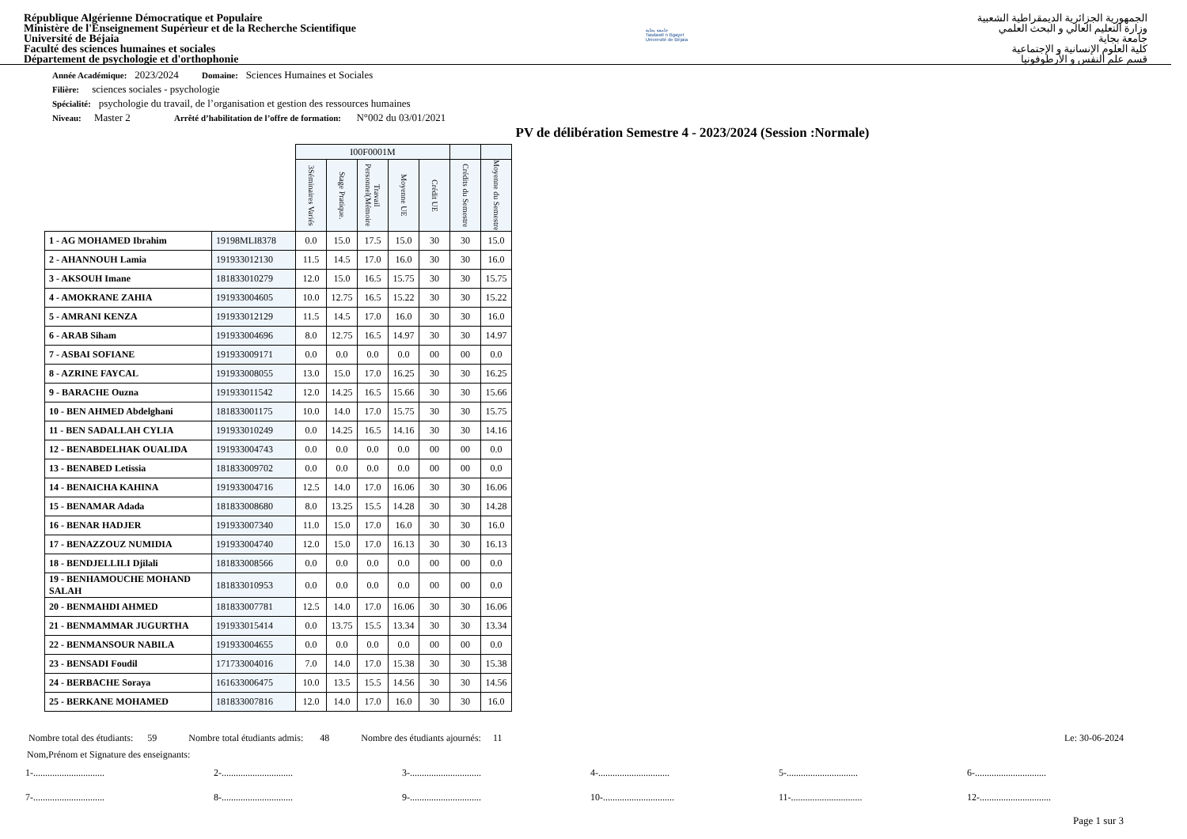République Algérienne Démocratique et Populaire
Ministère de l'Enseignement Supérieur et de la Recherche Scientifique
Université de Béjaia
Faculté des sciences humaines et sociales
Département de psychologie et d'orthophonie
جامعة بجاية
Tasdawit n Bgayet
Université de Béjaia
الجمهورية الجزائرية الديمقراطية الشعبية
وزارة التعليم العالي و البحث العلمي
جامعة بجاية
كلية العلوم الإنسانية و الإجتماعية
قسم علم النفس و الأرطوفونيا
Année Académique: 2023/2024 Domaine: Sciences Humaines et Sociales
Filière: sciences sociales - psychologie
Spécialité: psychologie du travail, de l’organisation et gestion des ressources humaines
Niveau: Master 2 Arrêté d’habilitation de l’offre de formation: N°002 du 03/01/2021
PV de délibération Semestre 4 - 2023/2024 (Session :Normale)
| | | I00F0001M | | | | | | |
| --- | --- | --- | --- | --- | --- | --- | --- | --- |
| | | 3Séminaires Variés | Stage Pratique. | Travail Personnel(Mémoire | Moyenne UE | Crédit UE | Crédits du Semestre | Moyenne du Semestre |
| 1 - AG MOHAMED Ibrahim | 19198MLI8378 | 0.0 | 15.0 | 17.5 | 15.0 | 30 | 30 | 15.0 |
| 2 - AHANNOUH Lamia | 191933012130 | 11.5 | 14.5 | 17.0 | 16.0 | 30 | 30 | 16.0 |
| 3 - AKSOUH Imane | 181833010279 | 12.0 | 15.0 | 16.5 | 15.75 | 30 | 30 | 15.75 |
| 4 - AMOKRANE ZAHIA | 191933004605 | 10.0 | 12.75 | 16.5 | 15.22 | 30 | 30 | 15.22 |
| 5 - AMRANI KENZA | 191933012129 | 11.5 | 14.5 | 17.0 | 16.0 | 30 | 30 | 16.0 |
| 6 - ARAB Siham | 191933004696 | 8.0 | 12.75 | 16.5 | 14.97 | 30 | 30 | 14.97 |
| 7 - ASBAI SOFIANE | 191933009171 | 0.0 | 0.0 | 0.0 | 0.0 | 00 | 00 | 0.0 |
| 8 - AZRINE FAYCAL | 191933008055 | 13.0 | 15.0 | 17.0 | 16.25 | 30 | 30 | 16.25 |
| 9 - BARACHE Ouzna | 191933011542 | 12.0 | 14.25 | 16.5 | 15.66 | 30 | 30 | 15.66 |
| 10 - BEN AHMED Abdelghani | 181833001175 | 10.0 | 14.0 | 17.0 | 15.75 | 30 | 30 | 15.75 |
| 11 - BEN SADALLAH CYLIA | 191933010249 | 0.0 | 14.25 | 16.5 | 14.16 | 30 | 30 | 14.16 |
| 12 - BENABDELHAK OUALIDA | 191933004743 | 0.0 | 0.0 | 0.0 | 0.0 | 00 | 00 | 0.0 |
| 13 - BENABED Letissia | 181833009702 | 0.0 | 0.0 | 0.0 | 0.0 | 00 | 00 | 0.0 |
| 14 - BENAICHA KAHINA | 191933004716 | 12.5 | 14.0 | 17.0 | 16.06 | 30 | 30 | 16.06 |
| 15 - BENAMAR Adada | 181833008680 | 8.0 | 13.25 | 15.5 | 14.28 | 30 | 30 | 14.28 |
| 16 - BENAR HADJER | 191933007340 | 11.0 | 15.0 | 17.0 | 16.0 | 30 | 30 | 16.0 |
| 17 - BENAZZOUZ NUMIDIA | 191933004740 | 12.0 | 15.0 | 17.0 | 16.13 | 30 | 30 | 16.13 |
| 18 - BENDJELLILI Djilali | 181833008566 | 0.0 | 0.0 | 0.0 | 0.0 | 00 | 00 | 0.0 |
| 19 - BENHAMOUCHE MOHAND SALAH | 181833010953 | 0.0 | 0.0 | 0.0 | 0.0 | 00 | 00 | 0.0 |
| 20 - BENMAHDI AHMED | 181833007781 | 12.5 | 14.0 | 17.0 | 16.06 | 30 | 30 | 16.06 |
| 21 - BENMAMMAR JUGURTHA | 191933015414 | 0.0 | 13.75 | 15.5 | 13.34 | 30 | 30 | 13.34 |
| 22 - BENMANSOUR NABILA | 191933004655 | 0.0 | 0.0 | 0.0 | 0.0 | 00 | 00 | 0.0 |
| 23 - BENSADI Foudil | 171733004016 | 7.0 | 14.0 | 17.0 | 15.38 | 30 | 30 | 15.38 |
| 24 - BERBACHE Soraya | 161633006475 | 10.0 | 13.5 | 15.5 | 14.56 | 30 | 30 | 14.56 |
| 25 - BERKANE MOHAMED | 181833007816 | 12.0 | 14.0 | 17.0 | 16.0 | 30 | 30 | 16.0 |
Nombre total des étudiants: 59 Nombre total étudiants admis: 48 Nombre des étudiants ajournés: 11 Le: 30-06-2024
Nom,Prénom et Signature des enseignants:
1-.............................. 2-.............................. 3-.............................. 4-.............................. 5-.............................. 6-.............................. 7-.............................. 8-.............................. 9-.............................. 10-.............................. 11-.............................. 12-..............................
Page 1 sur 3